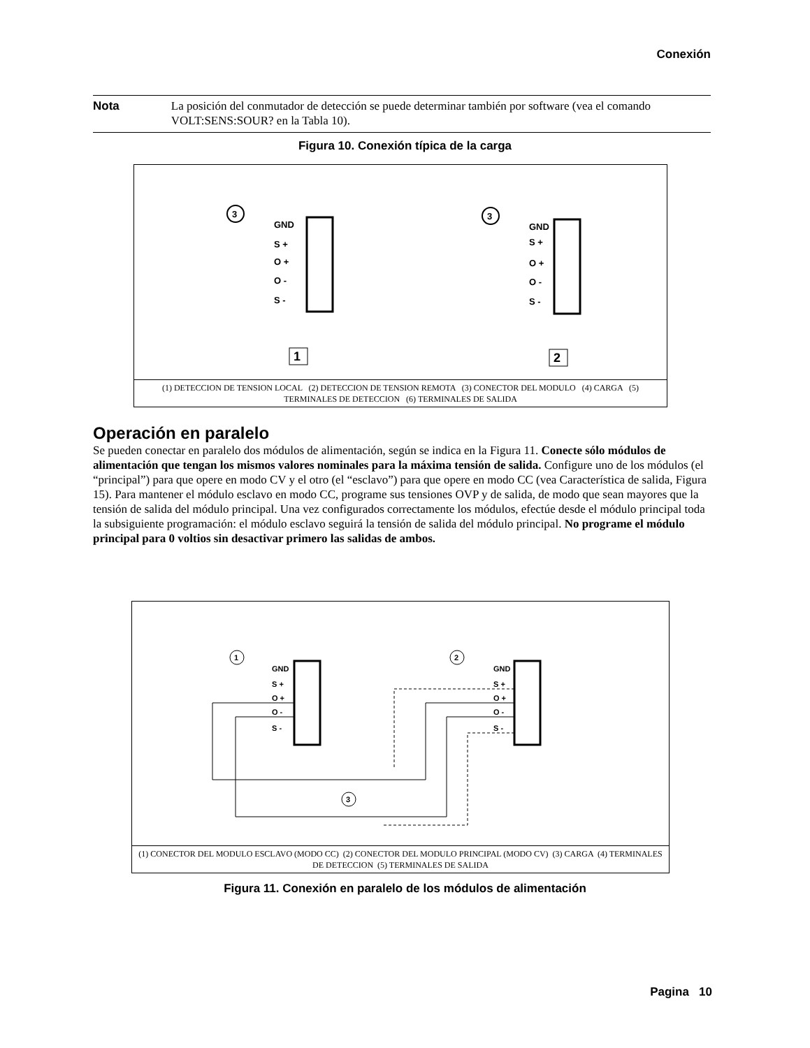Conexión
Nota La posición del conmutador de detección se puede determinar también por software (vea el comando VOLT:SENS:SOUR? en la Tabla 10).
Figura 10. Conexión típica de la carga
GND
S +
O +
O -
S -
GND
S +
O +
O -
S -
3
3
1
2
(1) DETECCION DE TENSION LOCAL (2) DETECCION DE TENSION REMOTA (3) CONECTOR DEL MODULO (4) CARGA (5) TERMINALES DE DETECCION (6) TERMINALES DE SALIDA
Operación en paralelo
Se pueden conectar en paralelo dos módulos de alimentación, según se indica en la Figura 11. Conecte sólo módulos de alimentación que tengan los mismos valores nominales para la máxima tensión de salida. Configure uno de los módulos (el “principal”) para que opere en modo CV y el otro (el “esclavo”) para que opere en modo CC (vea Característica de salida, Figura 15). Para mantener el módulo esclavo en modo CC, programe sus tensiones OVP y de salida, de modo que sean mayores que la tensión de salida del módulo principal. Una vez configurados correctamente los módulos, efectúe desde el módulo principal toda la subsiguiente programación: el módulo esclavo seguirá la tensión de salida del módulo principal. No programe el módulo principal para 0 voltios sin desactivar primero las salidas de ambos.
GND
S +
O +
O -
S -
GND
S +
O +
O -
S -
1
2
3
(1) CONECTOR DEL MODULO ESCLAVO (MODO CC) (2) CONECTOR DEL MODULO PRINCIPAL (MODO CV) (3) CARGA (4) TERMINALES DE DETECCION (5) TERMINALES DE SALIDA
Figura 11. Conexión en paralelo de los módulos de alimentación
Pagina 10